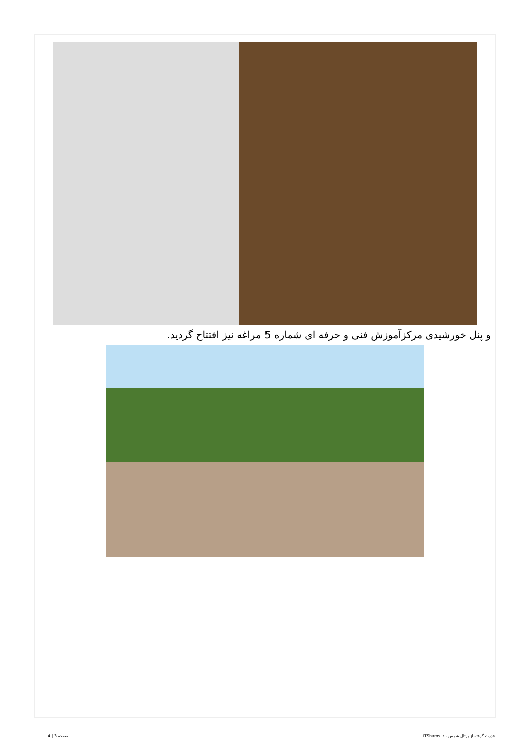و پنل خورشیدی مرکزآموزش فنی و حرفه ای شماره 5 مراغه نیز افتتاح گردید.
قدرت گرفته از پرتال شمس - ITShams.ir صفحه 3 | 4